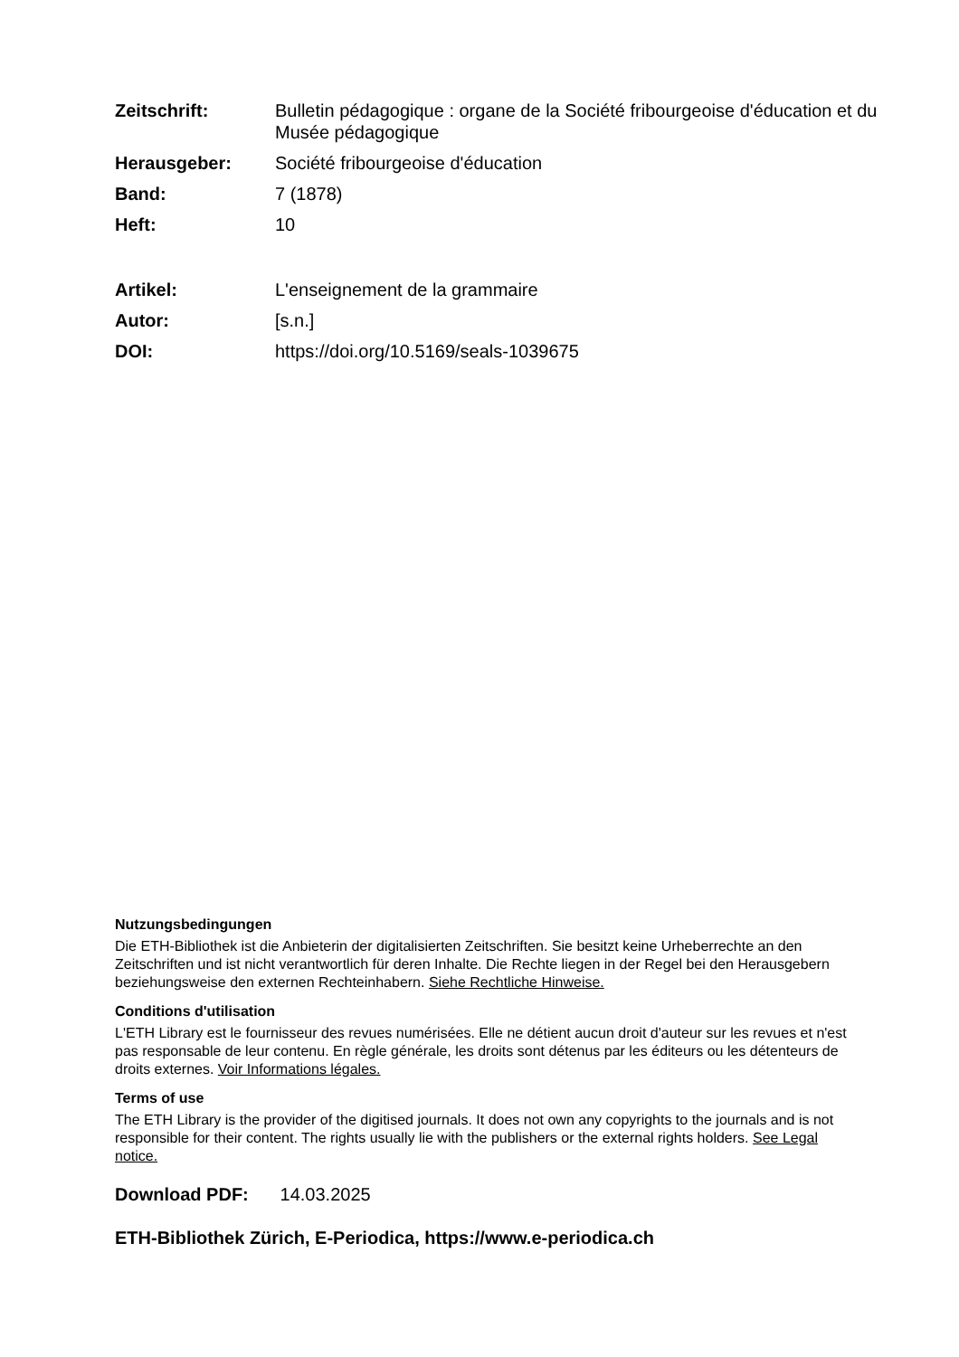Zeitschrift: Bulletin pédagogique : organe de la Société fribourgeoise d'éducation et du Musée pédagogique
Herausgeber: Société fribourgeoise d'éducation
Band: 7 (1878)
Heft: 10
Artikel: L'enseignement de la grammaire
Autor: [s.n.]
DOI: https://doi.org/10.5169/seals-1039675
Nutzungsbedingungen
Die ETH-Bibliothek ist die Anbieterin der digitalisierten Zeitschriften. Sie besitzt keine Urheberrechte an den Zeitschriften und ist nicht verantwortlich für deren Inhalte. Die Rechte liegen in der Regel bei den Herausgebern beziehungsweise den externen Rechteinhabern. Siehe Rechtliche Hinweise.
Conditions d'utilisation
L'ETH Library est le fournisseur des revues numérisées. Elle ne détient aucun droit d'auteur sur les revues et n'est pas responsable de leur contenu. En règle générale, les droits sont détenus par les éditeurs ou les détenteurs de droits externes. Voir Informations légales.
Terms of use
The ETH Library is the provider of the digitised journals. It does not own any copyrights to the journals and is not responsible for their content. The rights usually lie with the publishers or the external rights holders. See Legal notice.
Download PDF: 14.03.2025
ETH-Bibliothek Zürich, E-Periodica, https://www.e-periodica.ch